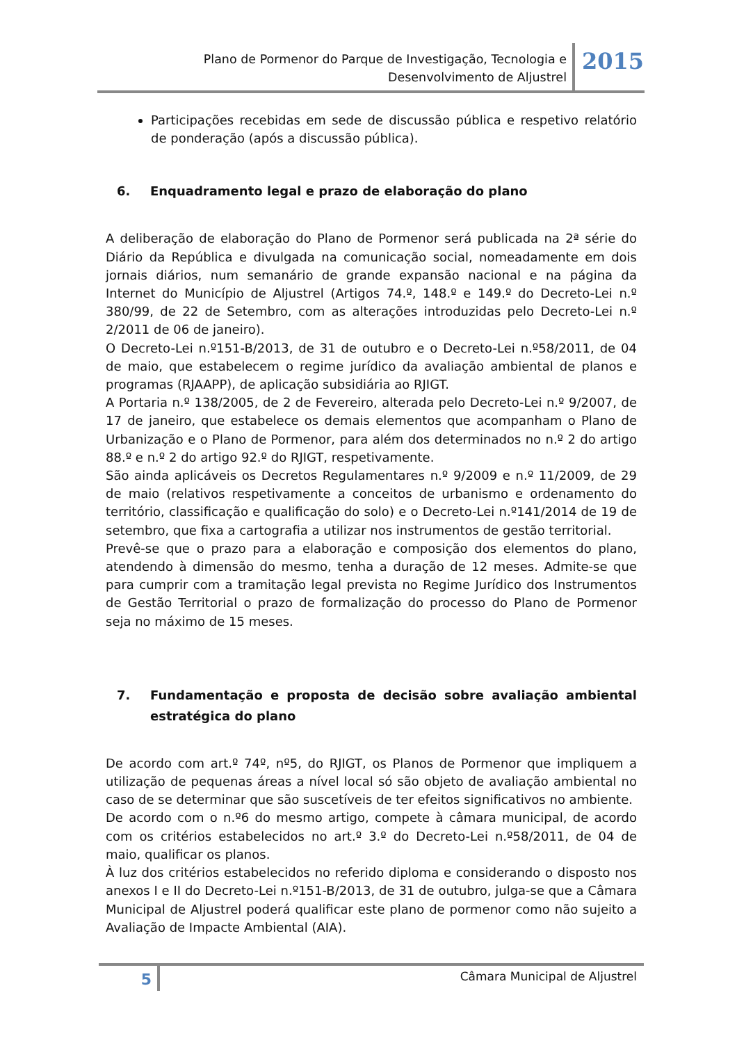Plano de Pormenor do Parque de Investigação, Tecnologia e
Desenvolvimento de Aljustrel
2015
Participações recebidas em sede de discussão pública e respetivo relatório de ponderação (após a discussão pública).
6. Enquadramento legal e prazo de elaboração do plano
A deliberação de elaboração do Plano de Pormenor será publicada na 2ª série do Diário da República e divulgada na comunicação social, nomeadamente em dois jornais diários, num semanário de grande expansão nacional e na página da Internet do Município de Aljustrel (Artigos 74.º, 148.º e 149.º do Decreto-Lei n.º 380/99, de 22 de Setembro, com as alterações introduzidas pelo Decreto-Lei n.º 2/2011 de 06 de janeiro).
O Decreto-Lei n.º151-B/2013, de 31 de outubro e o Decreto-Lei n.º58/2011, de 04 de maio, que estabelecem o regime jurídico da avaliação ambiental de planos e programas (RJAAPP), de aplicação subsidiária ao RJIGT.
A Portaria n.º 138/2005, de 2 de Fevereiro, alterada pelo Decreto-Lei n.º 9/2007, de 17 de janeiro, que estabelece os demais elementos que acompanham o Plano de Urbanização e o Plano de Pormenor, para além dos determinados no n.º 2 do artigo 88.º e n.º 2 do artigo 92.º do RJIGT, respetivamente.
São ainda aplicáveis os Decretos Regulamentares n.º 9/2009 e n.º 11/2009, de 29 de maio (relativos respetivamente a conceitos de urbanismo e ordenamento do território, classificação e qualificação do solo) e o Decreto-Lei n.º141/2014 de 19 de setembro, que fixa a cartografia a utilizar nos instrumentos de gestão territorial.
Prevê-se que o prazo para a elaboração e composição dos elementos do plano, atendendo à dimensão do mesmo, tenha a duração de 12 meses. Admite-se que para cumprir com a tramitação legal prevista no Regime Jurídico dos Instrumentos de Gestão Territorial o prazo de formalização do processo do Plano de Pormenor seja no máximo de 15 meses.
7. Fundamentação e proposta de decisão sobre avaliação ambiental estratégica do plano
De acordo com art.º 74º, nº5, do RJIGT, os Planos de Pormenor que impliquem a utilização de pequenas áreas a nível local só são objeto de avaliação ambiental no caso de se determinar que são suscetíveis de ter efeitos significativos no ambiente.
De acordo com o n.º6 do mesmo artigo, compete à câmara municipal, de acordo com os critérios estabelecidos no art.º 3.º do Decreto-Lei n.º58/2011, de 04 de maio, qualificar os planos.
À luz dos critérios estabelecidos no referido diploma e considerando o disposto nos anexos I e II do Decreto-Lei n.º151-B/2013, de 31 de outubro, julga-se que a Câmara Municipal de Aljustrel poderá qualificar este plano de pormenor como não sujeito a Avaliação de Impacte Ambiental (AIA).
5
Câmara Municipal de Aljustrel